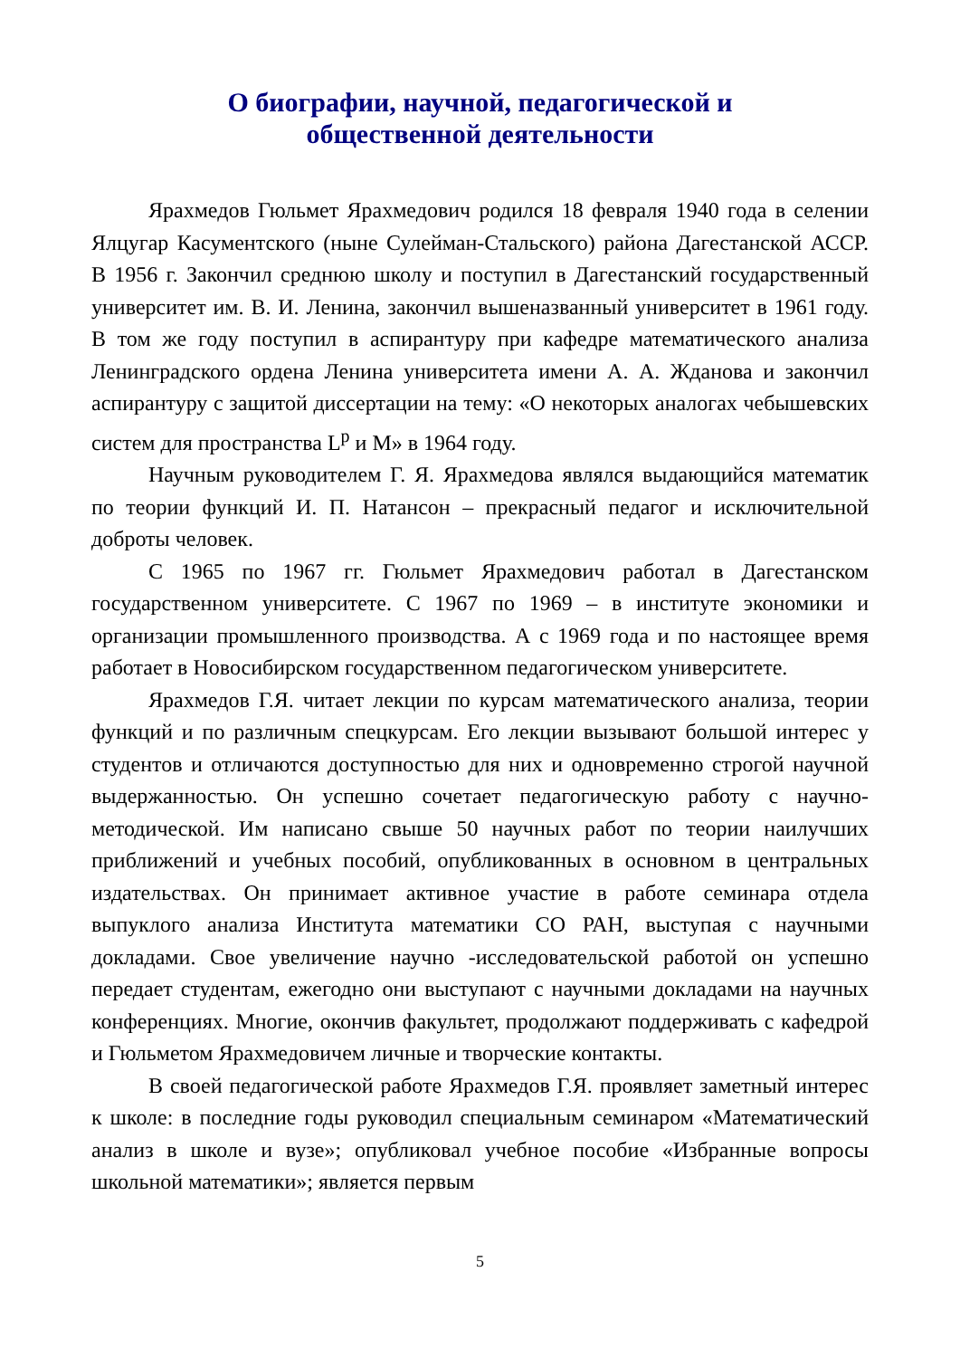О биографии, научной, педагогической и
общественной деятельности
Ярахмедов Гюльмет Ярахмедович родился 18 февраля 1940 года в селении Ялцугар Касументского (ныне Сулейман-Стальского) района Дагестанской АССР. В 1956 г. Закончил среднюю школу и поступил в Дагестанский государственный университет им. В. И. Ленина, закончил вышеназванный университет в 1961 году. В том же году поступил в аспирантуру при кафедре математического анализа Ленинградского ордена Ленина университета имени А. А. Жданова и закончил аспирантуру с защитой диссертации на тему: «О некоторых аналогах чебышевских систем для пространства L<sup>p</sup> и M» в 1964 году.
Научным руководителем Г. Я. Ярахмедова являлся выдающийся математик по теории функций И. П. Натансон – прекрасный педагог и исключительной доброты человек.
С 1965 по 1967 гг. Гюльмет Ярахмедович работал в Дагестанском государственном университете. С 1967 по 1969 – в институте экономики и организации промышленного производства. А с 1969 года и по настоящее время работает в Новосибирском государственном педагогическом университете.
Ярахмедов Г.Я. читает лекции по курсам математического анализа, теории функций и по различным спецкурсам. Его лекции вызывают большой интерес у студентов и отличаются доступностью для них и одновременно строгой научной выдержанностью. Он успешно сочетает педагогическую работу с научно-методической. Им написано свыше 50 научных работ по теории наилучших приближений и учебных пособий, опубликованных в основном в центральных издательствах. Он принимает активное участие в работе семинара отдела выпуклого анализа Института математики СО РАН, выступая с научными докладами. Свое увеличение научно -исследовательской работой он успешно передает студентам, ежегодно они выступают с научными докладами на научных конференциях. Многие, окончив факультет, продолжают поддерживать с кафедрой и Гюльметом Ярахмедовичем личные и творческие контакты.
В своей педагогической работе Ярахмедов Г.Я. проявляет заметный интерес к школе: в последние годы руководил специальным семинаром «Математический анализ в школе и вузе»; опубликовал учебное пособие «Избранные вопросы школьной математики»; является первым
5